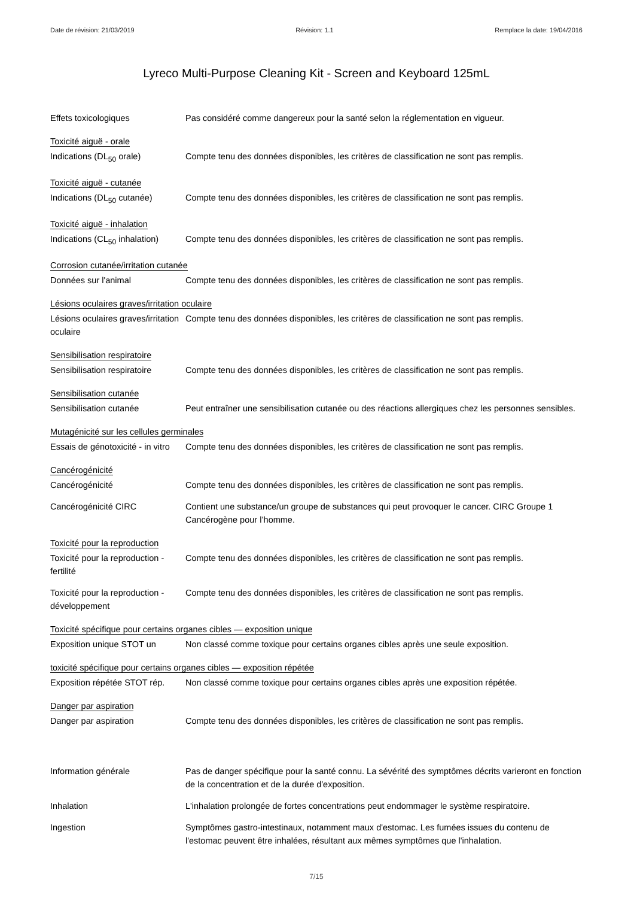Date de révision: 21/03/2019 Révision: 1.1 Remplace la date: 19/04/2016
Lyreco Multi-Purpose Cleaning Kit - Screen and Keyboard 125mL
Effets toxicologiques Pas considéré comme dangereux pour la santé selon la réglementation en vigueur.
Toxicité aiguë - orale
Indications (DL<sub>50</sub> orale) Compte tenu des données disponibles, les critères de classification ne sont pas remplis.
Toxicité aiguë - cutanée
Indications (DL<sub>50</sub> cutanée)
Compte tenu des données disponibles, les critères de classification ne sont pas remplis.
Toxicité aiguë - inhalation
Indications (CL<sub>50</sub> inhalation)
Compte tenu des données disponibles, les critères de classification ne sont pas remplis.
Corrosion cutanée/irritation cutanée
Données sur l'animal Compte tenu des données disponibles, les critères de classification ne sont pas remplis.
Lésions oculaires graves/irritation oculaire
Lésions oculaires graves/irritation oculaire
Compte tenu des données disponibles, les critères de classification ne sont pas remplis.
Sensibilisation respiratoire
Sensibilisation respiratoire
Compte tenu des données disponibles, les critères de classification ne sont pas remplis.
Sensibilisation cutanée
Sensibilisation cutanée Peut entraîner une sensibilisation cutanée ou des réactions allergiques chez les personnes sensibles.
Mutagénicité sur les cellules germinales
Essais de génotoxicité - in vitro
Compte tenu des données disponibles, les critères de classification ne sont pas remplis.
Cancérogénicité
Cancérogénicité Compte tenu des données disponibles, les critères de classification ne sont pas remplis.
Cancérogénicité CIRC Contient une substance/un groupe de substances qui peut provoquer le cancer. CIRC Groupe 1 Cancérogène pour l’homme.
Toxicité pour la reproduction
Toxicité pour la reproduction - fertilité
Compte tenu des données disponibles, les critères de classification ne sont pas remplis.
Toxicité pour la reproduction - développement
Compte tenu des données disponibles, les critères de classification ne sont pas remplis.
Toxicité spécifique pour certains organes cibles — exposition unique
Exposition unique STOT un Non classé comme toxique pour certains organes cibles après une seule exposition.
toxicité spécifique pour certains organes cibles — exposition répétée
Exposition répétée STOT rép.
Non classé comme toxique pour certains organes cibles après une exposition répétée.
Danger par aspiration
Danger par aspiration Compte tenu des données disponibles, les critères de classification ne sont pas remplis.
Information générale Pas de danger spécifique pour la santé connu. La sévérité des symptômes décrits varieront en fonction de la concentration et de la durée d'exposition.
Inhalation L'inhalation prolongée de fortes concentrations peut endommager le système respiratoire.
Ingestion Symptômes gastro-intestinaux, notamment maux d'estomac. Les fumées issues du contenu de l'estomac peuvent être inhalées, résultant aux mêmes symptômes que l'inhalation.
7/15